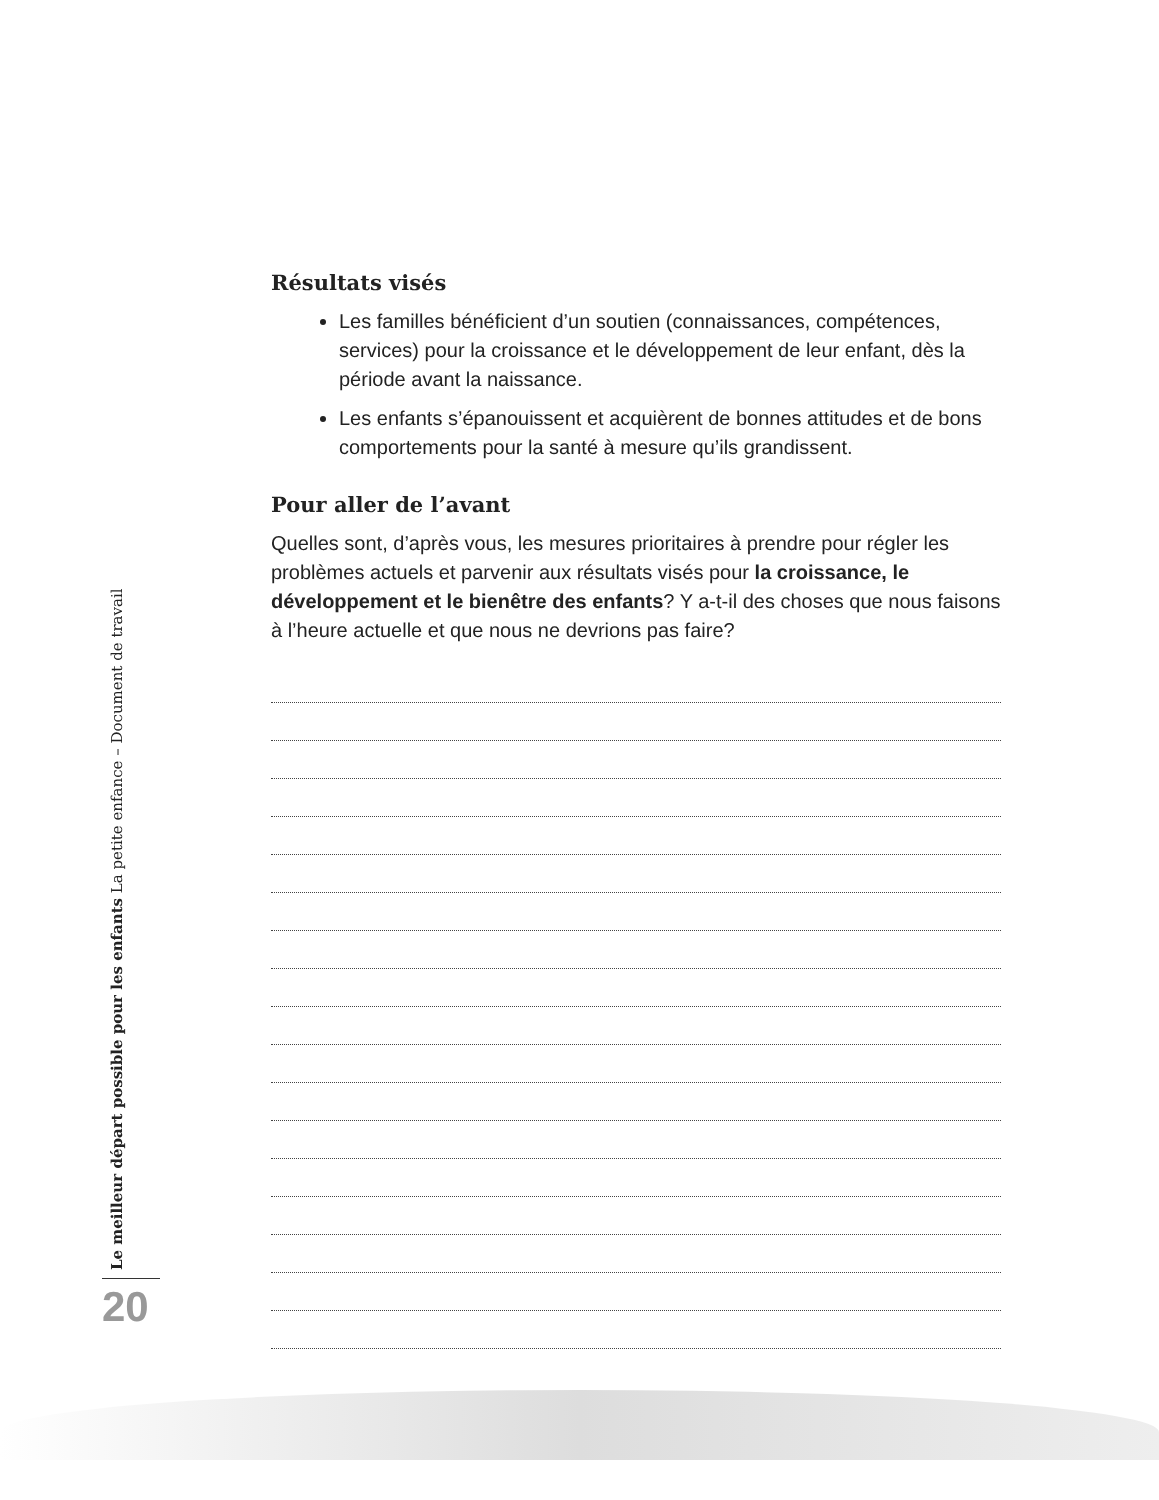Le meilleur départ possible pour les enfants La petite enfance – Document de travail
20
Résultats visés
Les familles bénéficient d’un soutien (connaissances, compétences, services) pour la croissance et le développement de leur enfant, dès la période avant la naissance.
Les enfants s’épanouissent et acquièrent de bonnes attitudes et de bons comportements pour la santé à mesure qu’ils grandissent.
Pour aller de l’avant
Quelles sont, d’après vous, les mesures prioritaires à prendre pour régler les problèmes actuels et parvenir aux résultats visés pour la croissance, le développement et le bienêtre des enfants? Y a-t-il des choses que nous faisons à l’heure actuelle et que nous ne devrions pas faire?